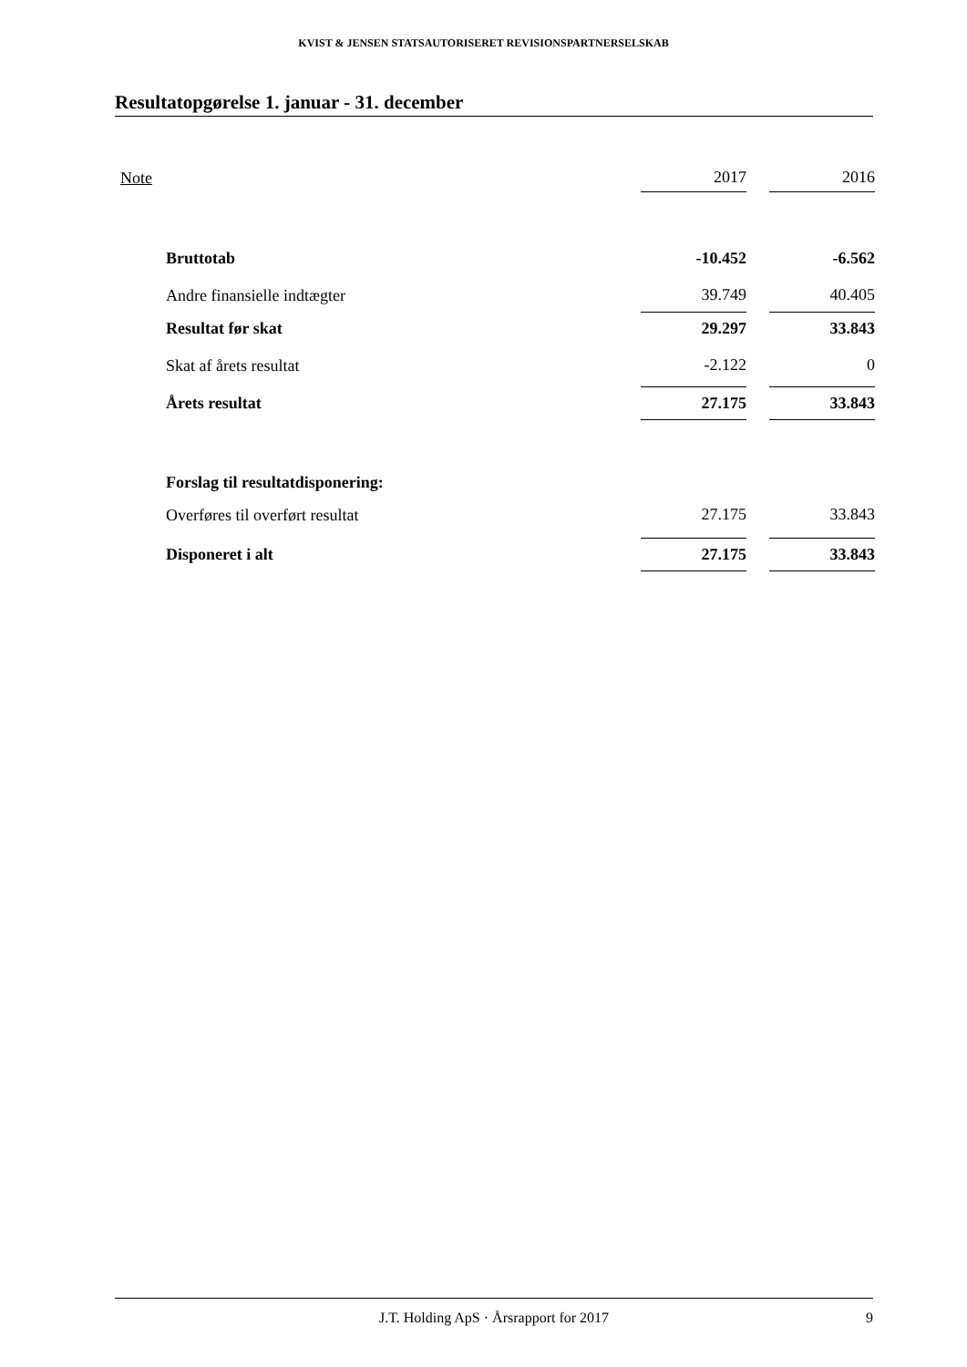KVIST & JENSEN STATSAUTORISERET REVISIONSPARTNERSELSKAB
Resultatopgørelse 1. januar - 31. december
| Note | | 2017 | | 2016 |
| --- | --- | --- | --- | --- |
| | Bruttotab | -10.452 | | -6.562 |
| | Andre finansielle indtægter | 39.749 | | 40.405 |
| | Resultat før skat | 29.297 | | 33.843 |
| | Skat af årets resultat | -2.122 | | 0 |
| | Årets resultat | 27.175 | | 33.843 |
| | Forslag til resultatdisponering: | | | |
| | Overføres til overført resultat | 27.175 | | 33.843 |
| | Disponeret i alt | 27.175 | | 33.843 |
J.T. Holding ApS · Årsrapport for 2017 9